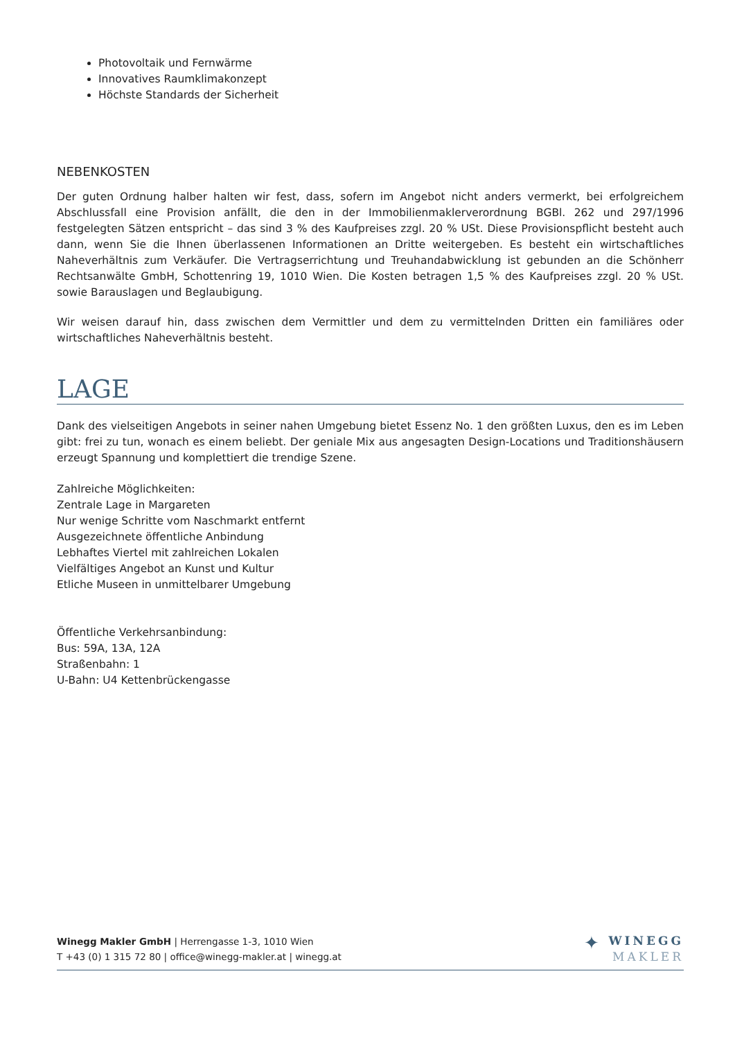Photovoltaik und Fernwärme
Innovatives Raumklimakonzept
Höchste Standards der Sicherheit
NEBENKOSTEN
Der guten Ordnung halber halten wir fest, dass, sofern im Angebot nicht anders vermerkt, bei erfolgreichem Abschlussfall eine Provision anfällt, die den in der Immobilienmaklerverordnung BGBl. 262 und 297/1996 festgelegten Sätzen entspricht – das sind 3 % des Kaufpreises zzgl. 20 % USt. Diese Provisionspflicht besteht auch dann, wenn Sie die Ihnen überlassenen Informationen an Dritte weitergeben. Es besteht ein wirtschaftliches Naheverhältnis zum Verkäufer. Die Vertragserrichtung und Treuhandabwicklung ist gebunden an die Schönherr Rechtsanwälte GmbH, Schottenring 19, 1010 Wien. Die Kosten betragen 1,5 % des Kaufpreises zzgl. 20 % USt. sowie Barauslagen und Beglaubigung.
Wir weisen darauf hin, dass zwischen dem Vermittler und dem zu vermittelnden Dritten ein familiäres oder wirtschaftliches Naheverhältnis besteht.
LAGE
Dank des vielseitigen Angebots in seiner nahen Umgebung bietet Essenz No. 1 den größten Luxus, den es im Leben gibt: frei zu tun, wonach es einem beliebt. Der geniale Mix aus angesagten Design-Locations und Traditionshäusern erzeugt Spannung und komplettiert die trendige Szene.
Zahlreiche Möglichkeiten:
Zentrale Lage in Margareten
Nur wenige Schritte vom Naschmarkt entfernt
Ausgezeichnete öffentliche Anbindung
Lebhaftes Viertel mit zahlreichen Lokalen
Vielfältiges Angebot an Kunst und Kultur
Etliche Museen in unmittelbarer Umgebung
Öffentliche Verkehrsanbindung:
Bus: 59A, 13A, 12A
Straßenbahn: 1
U-Bahn: U4 Kettenbrückengasse
Winegg Makler GmbH | Herrengasse 1-3, 1010 Wien
T +43 (0) 1 315 72 80 | office@winegg-makler.at | winegg.at
✦ WINEGG
MAKLER